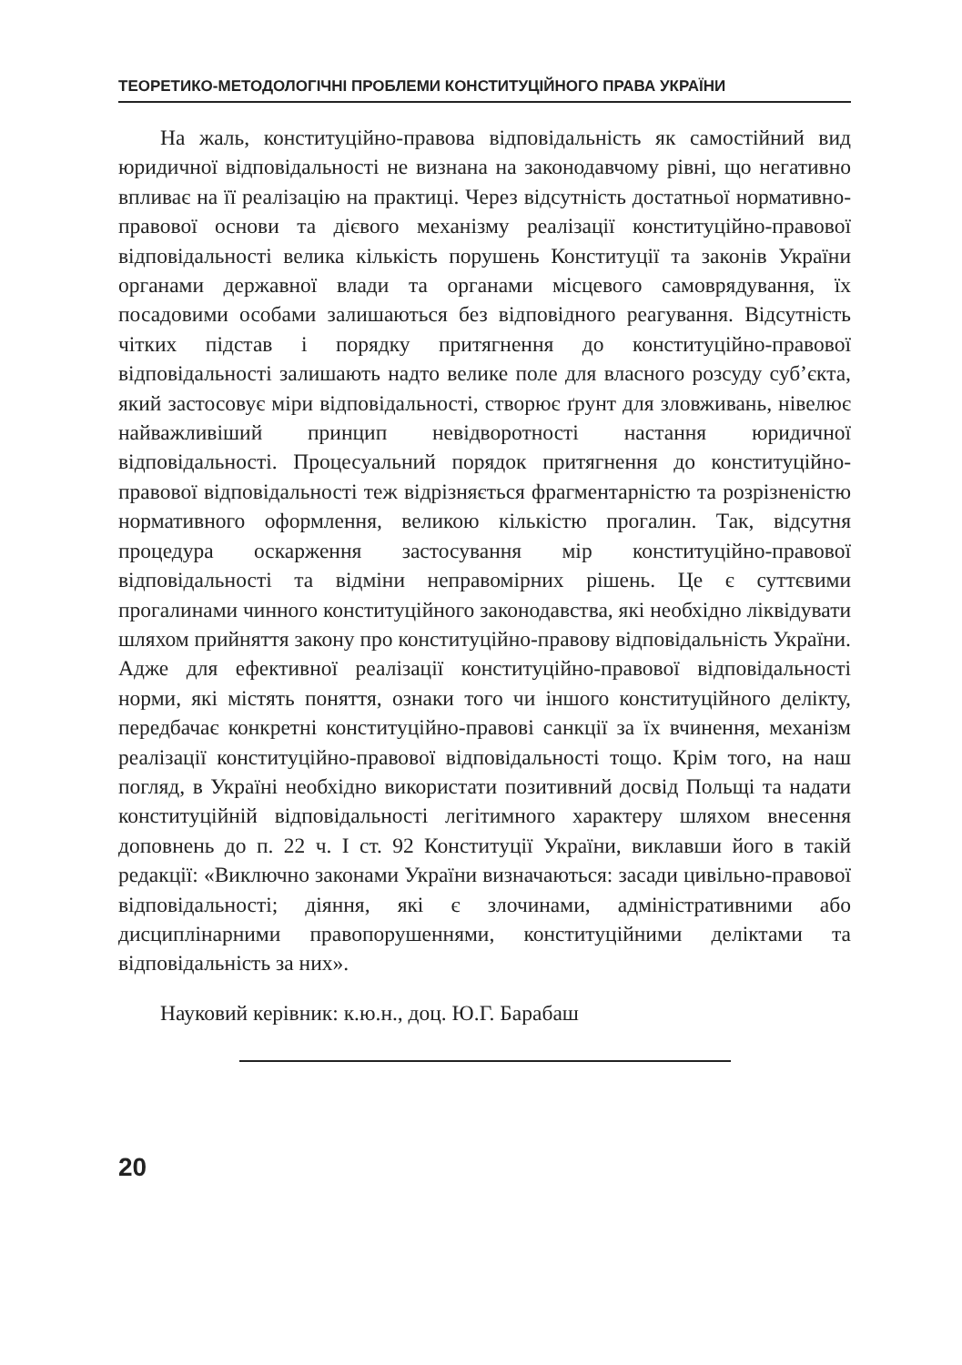ТЕОРЕТИКО-МЕТОДОЛОГІЧНІ ПРОБЛЕМИ КОНСТИТУЦІЙНОГО ПРАВА УКРАЇНИ
На жаль, конституційно-правова відповідальність як самостійний вид юридичної відповідальності не визнана на законодавчому рівні, що негативно впливає на її реалізацію на практиці. Через відсутність достатньої нормативно-правової основи та дієвого механізму реалізації конституційно-правової відповідальності велика кількість порушень Конституції та законів України органами державної влади та органами місцевого самоврядування, їх посадовими особами залишаються без відповідного реагування. Відсутність чітких підстав і порядку притягнення до конституційно-правової відповідальності залишають надто велике поле для власного розсуду суб’єкта, який застосовує міри відповідальності, створює ґрунт для зловживань, нівелює найважливіший принцип невідворотності настання юридичної відповідальності. Процесуальний порядок притягнення до конституційно-правової відповідальності теж відрізняється фрагментарністю та розрізненістю нормативного оформлення, великою кількістю прогалин. Так, відсутня процедура оскарження застосування мір конституційно-правової відповідальності та відміни неправомірних рішень. Це є суттєвими прогалинами чинного конституційного законодавства, які необхідно ліквідувати шляхом прийняття закону про конституційно-правову відповідальність України. Адже для ефективної реалізації конституційно-правової відповідальності норми, які містять поняття, ознаки того чи іншого конституційного делікту, передбачає конкретні конституційно-правові санкції за їх вчинення, механізм реалізації конституційно-правової відповідальності тощо. Крім того, на наш погляд, в Україні необхідно використати позитивний досвід Польщі та надати конституційній відповідальності легітимного характеру шляхом внесення доповнень до п. 22 ч. І ст. 92 Конституції України, виклавши його в такій редакції: «Виключно законами України визначаються: засади цивільно-правової відповідальності; діяння, які є злочинами, адміністративними або дисциплінарними правопорушеннями, конституційними деліктами та відповідальність за них».
Науковий керівник: к.ю.н., доц. Ю.Г. Барабаш
20